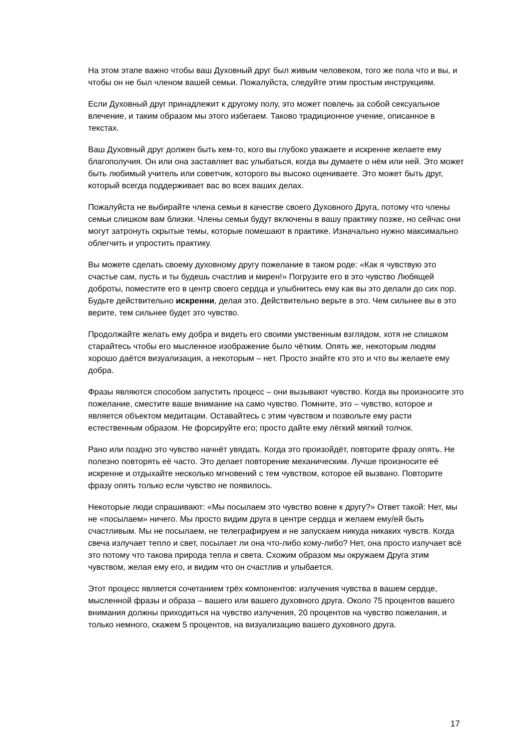На этом этапе важно чтобы ваш Духовный друг был живым человеком, того же пола что и вы, и чтобы он не был членом вашей семьи. Пожалуйста, следуйте этим простым инструкциям.
Если Духовный друг принадлежит к другому полу, это может повлечь за собой сексуальное влечение, и таким образом мы этого избегаем. Таково традиционное учение, описанное в текстах.
Ваш Духовный друг должен быть кем-то, кого вы глубоко уважаете и искренне желаете ему благополучия. Он или она заставляет вас улыбаться, когда вы думаете о нём или ней. Это может быть любимый учитель или советчик, которого вы высоко оцениваете. Это может быть друг, который всегда поддерживает вас во всех ваших делах.
Пожалуйста не выбирайте члена семьи в качестве своего Духовного Друга, потому что члены семьи слишком вам близки. Члены семьи будут включены в вашу практику позже, но сейчас они могут затронуть скрытые темы, которые помешают в практике. Изначально нужно максимально облегчить и упростить практику.
Вы можете сделать своему духовному другу пожелание в таком роде: «Как я чувствую это счастье сам, пусть и ты будешь счастлив и мирен!» Погрузите его в это чувство Любящей доброты, поместите его в центр своего сердца и улыбнитесь ему как вы это делали до сих пор. Будьте действительно искренни, делая это. Действительно верьте в это. Чем сильнее вы в это верите, тем сильнее будет это чувство.
Продолжайте желать ему добра и видеть его своими умственным взглядом, хотя не слишком старайтесь чтобы его мысленное изображение было чётким. Опять же, некоторым людям хорошо даётся визуализация, а некоторым – нет. Просто знайте кто это и что вы желаете ему добра.
Фразы являются способом запустить процесс – они вызывают чувство. Когда вы произносите это пожелание, сместите ваше внимание на само чувство. Помните, это – чувство, которое и является объектом медитации. Оставайтесь с этим чувством и позвольте ему расти естественным образом. Не форсируйте его; просто дайте ему лёгкий мягкий толчок.
Рано или поздно это чувство начнёт увядать. Когда это произойдёт, повторите фразу опять. Не полезно повторять её часто. Это делает повторение механическим. Лучше произносите её искренне и отдыхайте несколько мгновений с тем чувством, которое ей вызвано. Повторите фразу опять только если чувство не появилось.
Некоторые люди спрашивают: «Мы посылаем это чувство вовне к другу?» Ответ такой: Нет, мы не «посылаем» ничего. Мы просто видим друга в центре сердца и желаем ему/ей быть счастливым. Мы не посылаем, не телеграфируем и не запускаем никуда никаких чувств. Когда свеча излучает тепло и свет, посылает ли она что-либо кому-либо? Нет, она просто излучает всё это потому что такова природа тепла и света. Схожим образом мы окружаем Друга этим чувством, желая ему его, и видим что он счастлив и улыбается.
Этот процесс является сочетанием трёх компонентов: излучения чувства в вашем сердце, мысленной фразы и образа – вашего или вашего духовного друга. Около 75 процентов вашего внимания должны приходиться на чувство излучения, 20 процентов на чувство пожелания, и только немного, скажем 5 процентов, на визуализацию вашего духовного друга.
17